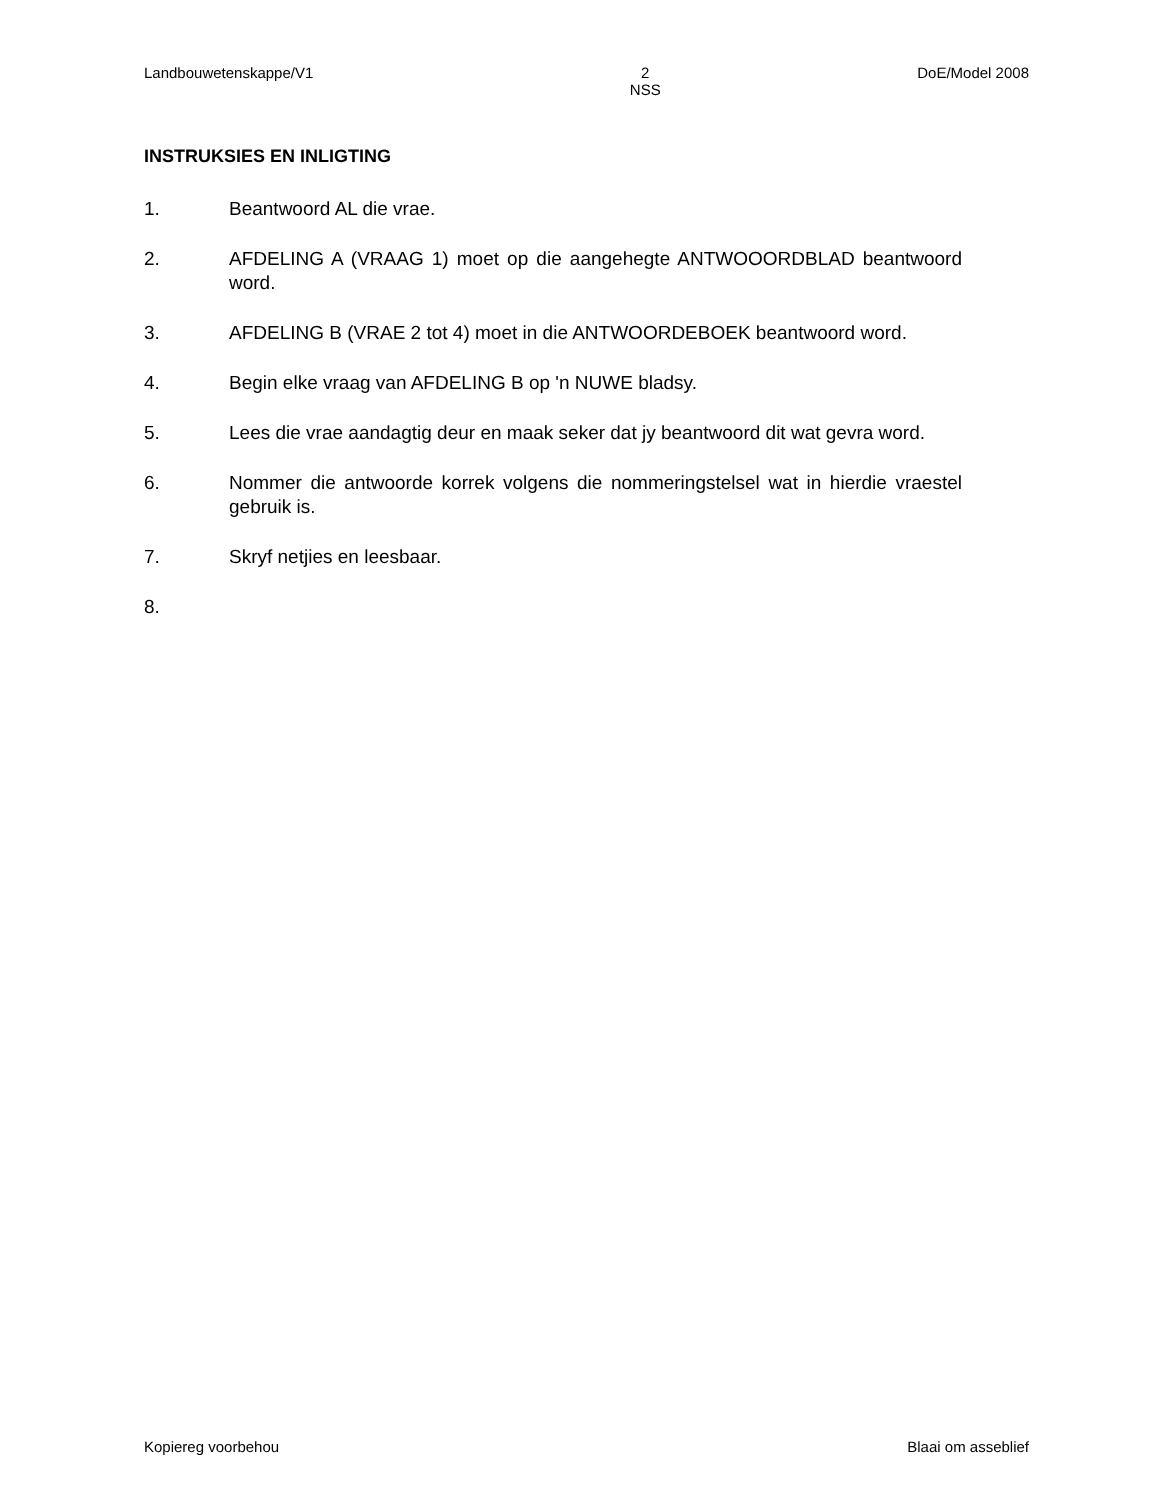Landbouwetenskappe/V1 2
NSS DoE/Model 2008
INSTRUKSIES EN INLIGTING
1. Beantwoord AL die vrae.
2. AFDELING A (VRAAG 1) moet op die aangehegte ANTWOOORDBLAD beantwoord word.
3. AFDELING B (VRAE 2 tot 4) moet in die ANTWOORDEBOEK beantwoord word.
4. Begin elke vraag van AFDELING B op 'n NUWE bladsy.
5. Lees die vrae aandagtig deur en maak seker dat jy beantwoord dit wat gevra word.
6. Nommer die antwoorde korrek volgens die nommeringstelsel wat in hierdie vraestel gebruik is.
7. Skryf netjies en leesbaar.
8.
Kopiereg voorbehou Blaai om asseblief